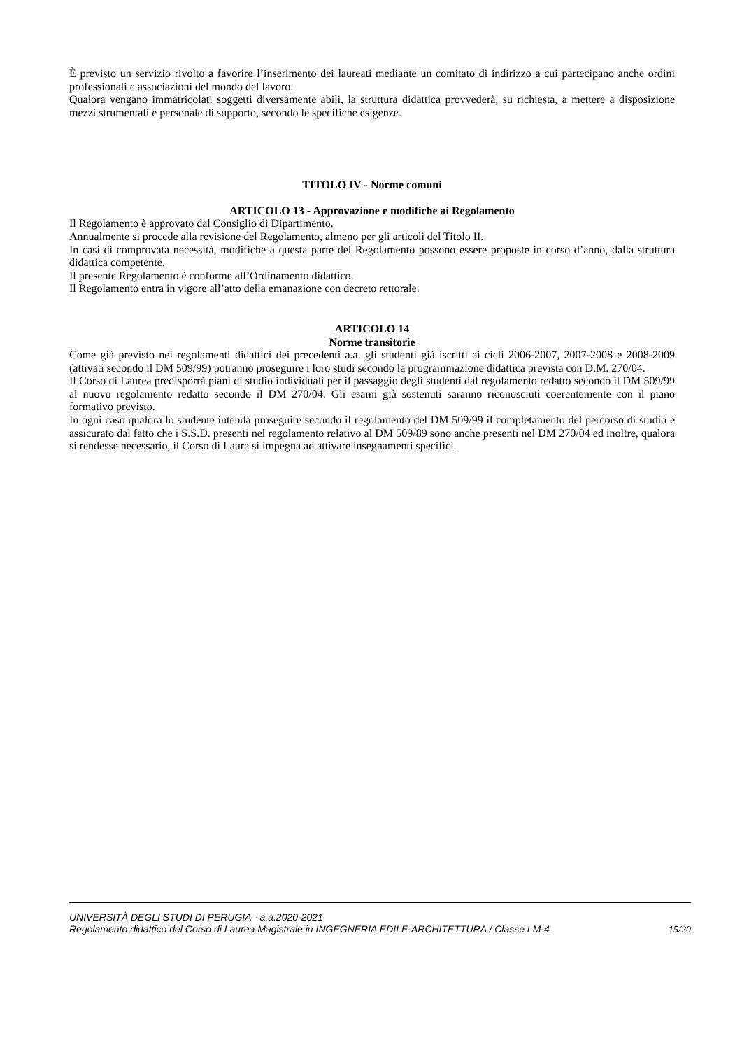È previsto un servizio rivolto a favorire l’inserimento dei laureati mediante un comitato di indirizzo a cui partecipano anche ordini professionali e associazioni del mondo del lavoro.
Qualora vengano immatricolati soggetti diversamente abili, la struttura didattica provvederà, su richiesta, a mettere a disposizione mezzi strumentali e personale di supporto, secondo le specifiche esigenze.
TITOLO IV - Norme comuni
ARTICOLO 13 - Approvazione e modifiche ai Regolamento
Il Regolamento è approvato dal Consiglio di Dipartimento.
Annualmente si procede alla revisione del Regolamento, almeno per gli articoli del Titolo II.
In casi di comprovata necessità, modifiche a questa parte del Regolamento possono essere proposte in corso d’anno, dalla struttura didattica competente.
Il presente Regolamento è conforme all’Ordinamento didattico.
Il Regolamento entra in vigore all’atto della emanazione con decreto rettorale.
ARTICOLO 14
Norme transitorie
Come già previsto nei regolamenti didattici dei precedenti a.a. gli studenti già iscritti ai cicli 2006-2007, 2007-2008 e 2008-2009 (attivati secondo il DM 509/99) potranno proseguire i loro studi secondo la programmazione didattica prevista con D.M. 270/04.
Il Corso di Laurea predisporrà piani di studio individuali per il passaggio degli studenti dal regolamento redatto secondo il DM 509/99 al nuovo regolamento redatto secondo il DM 270/04. Gli esami già sostenuti saranno riconosciuti coerentemente con il piano formativo previsto.
In ogni caso qualora lo studente intenda proseguire secondo il regolamento del DM 509/99 il completamento del percorso di studio è assicurato dal fatto che i S.S.D. presenti nel regolamento relativo al DM 509/89 sono anche presenti nel DM 270/04 ed inoltre, qualora si rendesse necessario, il Corso di Laura si impegna ad attivare insegnamenti specifici.
UNIVERSITÀ DEGLI STUDI DI PERUGIA - a.a.2020-2021
Regolamento didattico del Corso di Laurea Magistrale in INGEGNERIA EDILE-ARCHITETTURA / Classe LM-4 15/20